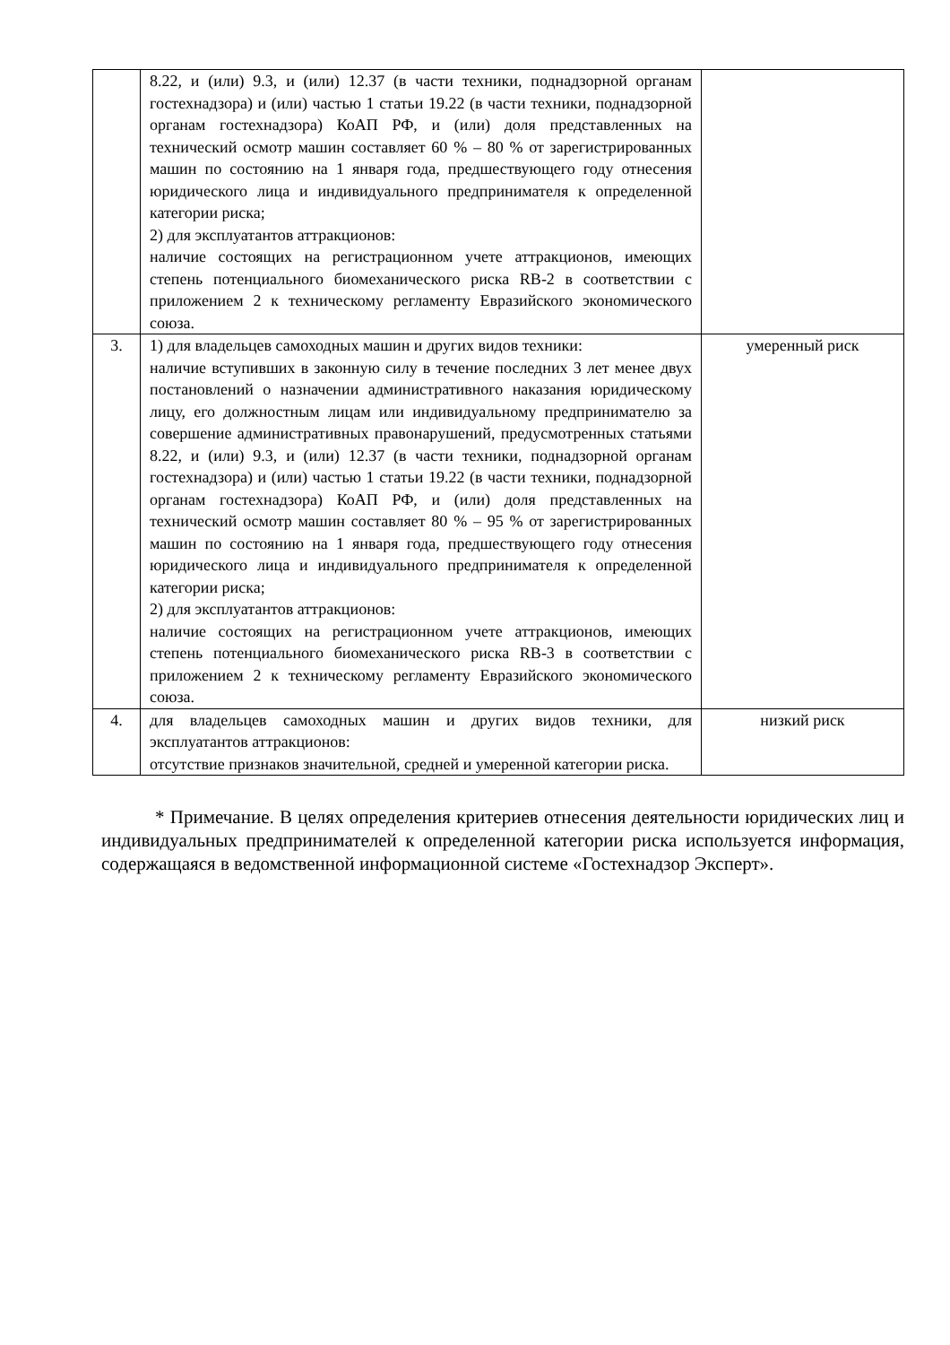| | 8.22, и (или) 9.3, и (или) 12.37 (в части техники, поднадзорной органам гостехнадзора) и (или) частью 1 статьи 19.22 (в части техники, поднадзорной органам гостехнадзора) КоАП РФ, и (или) доля представленных на технический осмотр машин составляет 60 % – 80 % от зарегистрированных машин по состоянию на 1 января года, предшествующего году отнесения юридического лица и индивидуального предпринимателя к определенной категории риска; 2) для эксплуатантов аттракционов: наличие состоящих на регистрационном учете аттракционов, имеющих степень потенциального биомеханического риска RB-2 в соответствии с приложением 2 к техническому регламенту Евразийского экономического союза. | |
| 3. | 1) для владельцев самоходных машин и других видов техники: наличие вступивших в законную силу в течение последних 3 лет менее двух постановлений о назначении административного наказания юридическому лицу, его должностным лицам или индивидуальному предпринимателю за совершение административных правонарушений, предусмотренных статьями 8.22, и (или) 9.3, и (или) 12.37 (в части техники, поднадзорной органам гостехнадзора) и (или) частью 1 статьи 19.22 (в части техники, поднадзорной органам гостехнадзора) КоАП РФ, и (или) доля представленных на технический осмотр машин составляет 80 % – 95 % от зарегистрированных машин по состоянию на 1 января года, предшествующего году отнесения юридического лица и индивидуального предпринимателя к определенной категории риска; 2) для эксплуатантов аттракционов: наличие состоящих на регистрационном учете аттракционов, имеющих степень потенциального биомеханического риска RB-3 в соответствии с приложением 2 к техническому регламенту Евразийского экономического союза. | умеренный риск |
| 4. | для владельцев самоходных машин и других видов техники, для эксплуатантов аттракционов: отсутствие признаков значительной, средней и умеренной категории риска. | низкий риск |
* Примечание. В целях определения критериев отнесения деятельности юридических лиц и индивидуальных предпринимателей к определенной категории риска используется информация, содержащаяся в ведомственной информационной системе «Гостехнадзор Эксперт».